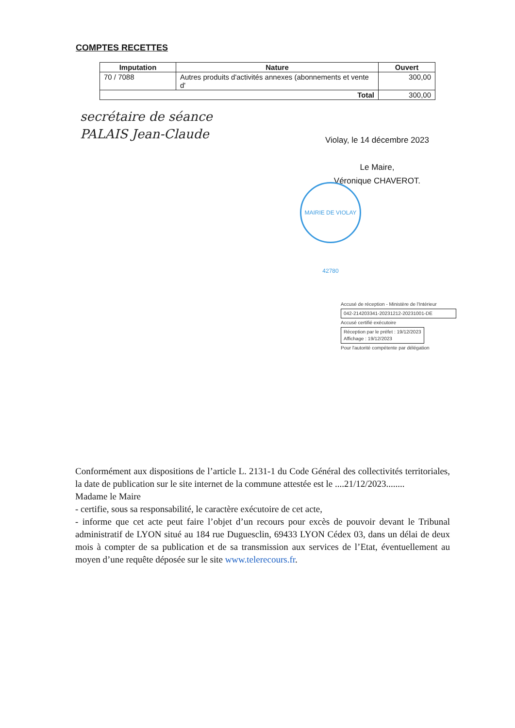COMPTES RECETTES
| Imputation | Nature | Ouvert |
| --- | --- | --- |
| 70 / 7088 | Autres produits d'activités annexes (abonnements et vente d' | 300,00 |
| Total | | 300,00 |
secrétaire de séance
PALAIS Jean-Claude
Violay, le 14 décembre 2023
Le Maire,
Véronique CHAVEROT.
MAIRIE DE VIOLAY 42780
Accusé de réception - Ministère de l'Intérieur
042-214203341-20231212-20231001-DE
Accusé certifié exécutoire
Réception par le préfet : 19/12/2023
Affichage : 19/12/2023
Pour l'autorité compétente par délégation
Conformément aux dispositions de l’article L. 2131-1 du Code Général des collectivités territoriales, la date de publication sur le site internet de la commune attestée est le ....21/12/2023........
Madame le Maire
- certifie, sous sa responsabilité, le caractère exécutoire de cet acte,
- informe que cet acte peut faire l’objet d’un recours pour excès de pouvoir devant le Tribunal administratif de LYON situé au 184 rue Duguesclin, 69433 LYON Cédex 03, dans un délai de deux mois à compter de sa publication et de sa transmission aux services de l’Etat, éventuellement au moyen d’une requête déposée sur le site www.telerecours.fr.